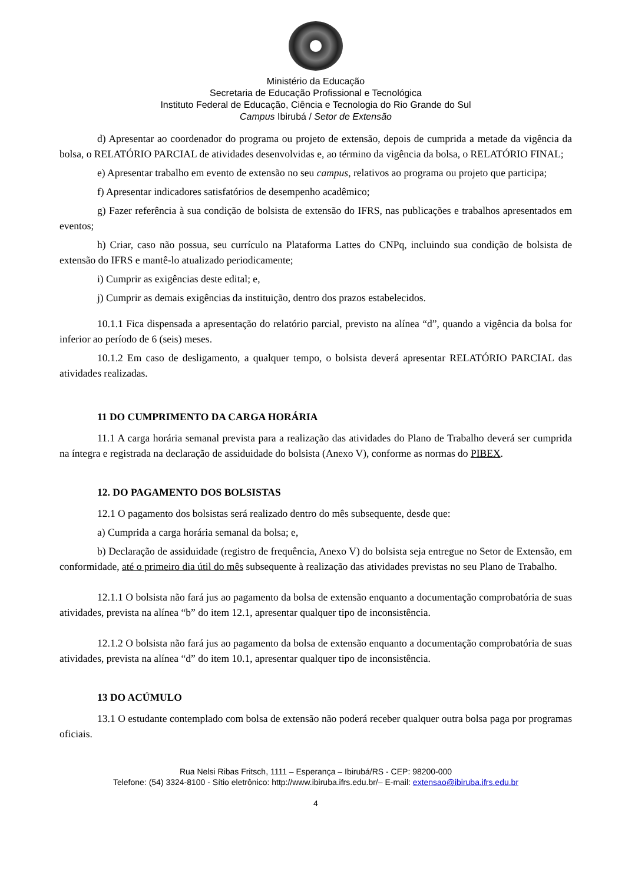Ministério da Educação
Secretaria de Educação Profissional e Tecnológica
Instituto Federal de Educação, Ciência e Tecnologia do Rio Grande do Sul
Campus Ibirubá / Setor de Extensão
d) Apresentar ao coordenador do programa ou projeto de extensão, depois de cumprida a metade da vigência da bolsa, o RELATÓRIO PARCIAL de atividades desenvolvidas e, ao término da vigência da bolsa, o RELATÓRIO FINAL;
e) Apresentar trabalho em evento de extensão no seu campus, relativos ao programa ou projeto que participa;
f) Apresentar indicadores satisfatórios de desempenho acadêmico;
g) Fazer referência à sua condição de bolsista de extensão do IFRS, nas publicações e trabalhos apresentados em eventos;
h) Criar, caso não possua, seu currículo na Plataforma Lattes do CNPq, incluindo sua condição de bolsista de extensão do IFRS e mantê-lo atualizado periodicamente;
i) Cumprir as exigências deste edital; e,
j) Cumprir as demais exigências da instituição, dentro dos prazos estabelecidos.
10.1.1 Fica dispensada a apresentação do relatório parcial, previsto na alínea “d”, quando a vigência da bolsa for inferior ao período de 6 (seis) meses.
10.1.2 Em caso de desligamento, a qualquer tempo, o bolsista deverá apresentar RELATÓRIO PARCIAL das atividades realizadas.
11 DO CUMPRIMENTO DA CARGA HORÁRIA
11.1 A carga horária semanal prevista para a realização das atividades do Plano de Trabalho deverá ser cumprida na íntegra e registrada na declaração de assiduidade do bolsista (Anexo V), conforme as normas do PIBEX.
12. DO PAGAMENTO DOS BOLSISTAS
12.1 O pagamento dos bolsistas será realizado dentro do mês subsequente, desde que:
a) Cumprida a carga horária semanal da bolsa; e,
b) Declaração de assiduidade (registro de frequência, Anexo V) do bolsista seja entregue no Setor de Extensão, em conformidade, até o primeiro dia útil do mês subsequente à realização das atividades previstas no seu Plano de Trabalho.
12.1.1 O bolsista não fará jus ao pagamento da bolsa de extensão enquanto a documentação comprobatória de suas atividades, prevista na alínea “b” do item 12.1, apresentar qualquer tipo de inconsistência.
12.1.2 O bolsista não fará jus ao pagamento da bolsa de extensão enquanto a documentação comprobatória de suas atividades, prevista na alínea “d” do item 10.1, apresentar qualquer tipo de inconsistência.
13 DO ACÚMULO
13.1 O estudante contemplado com bolsa de extensão não poderá receber qualquer outra bolsa paga por programas oficiais.
Rua Nelsi Ribas Fritsch, 1111 – Esperança – Ibirubá/RS - CEP: 98200-000
Telefone: (54) 3324-8100 - Sítio eletrônico: http://www.ibiruba.ifrs.edu.br/– E-mail: extensao@ibiruba.ifrs.edu.br
4